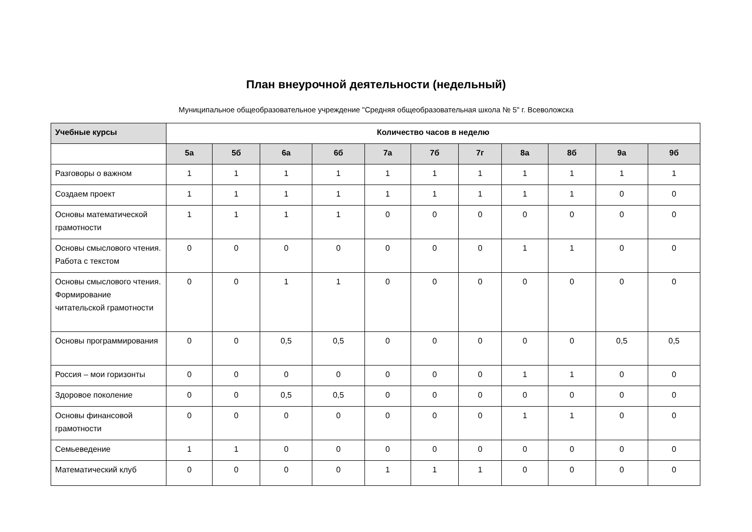План внеурочной деятельности (недельный)
Муниципальное общеобразовательное учреждение "Средняя общеобразовательная школа № 5" г. Всеволожска
| Учебные курсы | Количество часов в неделю | | | | | | | | | | |
| --- | --- | --- | --- | --- | --- | --- | --- | --- | --- | --- | --- |
| | 5а | 5б | 6а | 6б | 7а | 7б | 7г | 8а | 8б | 9а | 9б |
| Разговоры о важном | 1 | 1 | 1 | 1 | 1 | 1 | 1 | 1 | 1 | 1 | 1 |
| Создаем проект | 1 | 1 | 1 | 1 | 1 | 1 | 1 | 1 | 1 | 0 | 0 |
| Основы математической грамотности | 1 | 1 | 1 | 1 | 0 | 0 | 0 | 0 | 0 | 0 | 0 |
| Основы смыслового чтения. Работа с текстом | 0 | 0 | 0 | 0 | 0 | 0 | 0 | 1 | 1 | 0 | 0 |
| Основы смыслового чтения. Формирование читательской грамотности | 0 | 0 | 1 | 1 | 0 | 0 | 0 | 0 | 0 | 0 | 0 |
| Основы программирования | 0 | 0 | 0,5 | 0,5 | 0 | 0 | 0 | 0 | 0 | 0,5 | 0,5 |
| Россия – мои горизонты | 0 | 0 | 0 | 0 | 0 | 0 | 0 | 1 | 1 | 0 | 0 |
| Здоровое поколение | 0 | 0 | 0,5 | 0,5 | 0 | 0 | 0 | 0 | 0 | 0 | 0 |
| Основы финансовой грамотности | 0 | 0 | 0 | 0 | 0 | 0 | 0 | 1 | 1 | 0 | 0 |
| Семьеведение | 1 | 1 | 0 | 0 | 0 | 0 | 0 | 0 | 0 | 0 | 0 |
| Математический клуб | 0 | 0 | 0 | 0 | 1 | 1 | 1 | 0 | 0 | 0 | 0 |